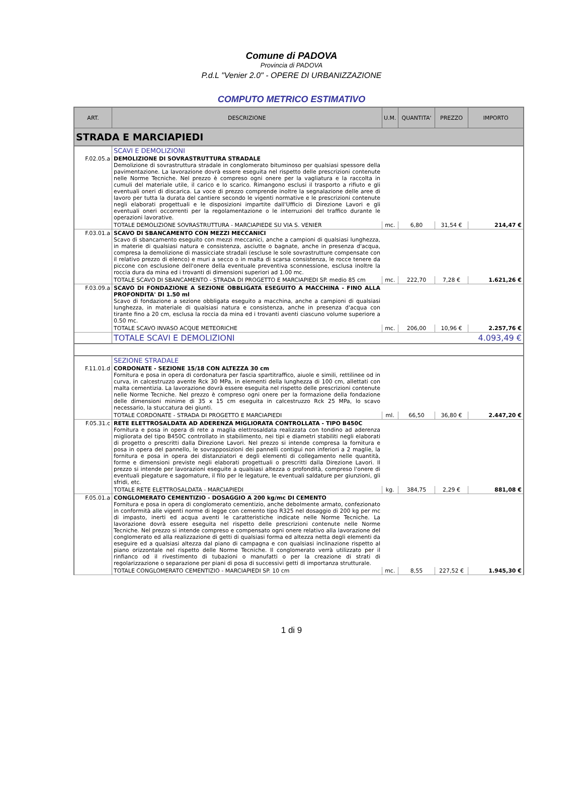Comune di PADOVA
Provincia di PADOVA
P.d.L "Venier 2.0" - OPERE DI URBANIZZAZIONE
COMPUTO METRICO ESTIMATIVO
| ART. | DESCRIZIONE | U.M. | QUANTITA' | PREZZO | IMPORTO |
| --- | --- | --- | --- | --- | --- |
| STRADA E MARCIAPIEDI | | | | | |
| | SCAVI E DEMOLIZIONI | | | | |
| F.02.05.a | DEMOLIZIONE DI SOVRASTRUTTURA STRADALE Demolizione di sovrastruttura stradale in conglomerato bituminoso per qualsiasi spessore della pavimentazione. La lavorazione dovrà essere eseguita nel rispetto delle prescrizioni contenute nelle Norme Tecniche. Nel prezzo è compreso ogni onere per la vagliatura e la raccolta in cumuli del materiale utile, il carico e lo scarico. Rimangono esclusi il trasporto a rifiuto e gli eventuali oneri di discarica. La voce di prezzo comprende inoltre la segnalazione delle aree di lavoro per tutta la durata del cantiere secondo le vigenti normative e le prescrizioni contenute negli elaborati progettuali e le disposizioni impartite dall'Ufficio di Direzione Lavori e gli eventuali oneri occorrenti per la regolamentazione o le interruzioni del traffico durante le operazioni lavorative. | | | | |
| | TOTALE DEMOLIZIONE SOVRASTRUTTURA - MARCIAPIEDE SU VIA S. VENIER | mc. | 6,80 | 31,54 € | 214,47 € |
| F.03.01.a | SCAVO DI SBANCAMENTO CON MEZZI MECCANICI Scavo di sbancamento eseguito con mezzi meccanici, anche a campioni di qualsiasi lunghezza, in materie di qualsiasi natura e consistenza, asciutte o bagnate, anche in presenza d'acqua, compresa la demolizione di massicciate stradali (escluse le sole sovrastrutture compensate con il relativo prezzo di elenco) e muri a secco o in malta di scarsa consistenza, le rocce tenere da piccone con esclusione dell'onere della eventuale preventiva sconnessione, esclusa inoltre la roccia dura da mina ed i trovanti di dimensioni superiori ad 1.00 mc. | | | | |
| | TOTALE SCAVO DI SBANCAMENTO - STRADA DI PROGETTO E MARCIAPIEDI SP. medio 85 cm | mc. | 222,70 | 7,28 € | 1.621,26 € |
| F.03.09.a | SCAVO DI FONDAZIONE A SEZIONE OBBLIGATA ESEGUITO A MACCHINA - FINO ALLA PROFONDITA' DI 1.50 ml Scavo di fondazione a sezione obbligata eseguito a macchina, anche a campioni di qualsiasi lunghezza, in materiale di qualsiasi natura e consistenza, anche in presenza d'acqua con tirante fino a 20 cm, esclusa la roccia da mina ed i trovanti aventi ciascuno volume superiore a 0.50 mc. | | | | |
| | TOTALE SCAVO INVASO ACQUE METEORICHE | mc. | 206,00 | 10,96 € | 2.257,76 € |
| | TOTALE SCAVI E DEMOLIZIONI | | | | 4.093,49 € |
| | SEZIONE STRADALE | | | | |
| F.11.01.d | CORDONATE - SEZIONE 15/18 CON ALTEZZA 30 cm Fornitura e posa in opera di cordonatura per fascia spartitraffico, aiuole e simili, rettilinee od in curva, in calcestruzzo avente Rck 30 MPa, in elementi della lunghezza di 100 cm, allettati con malta cementizia. La lavorazione dovrà essere eseguita nel rispetto delle prescrizioni contenute nelle Norme Tecniche. Nel prezzo è compreso ogni onere per la formazione della fondazione delle dimensioni minime di 35 x 15 cm eseguita in calcestruzzo Rck 25 MPa, lo scavo necessario, la stuccatura dei giunti. | | | | |
| | TOTALE CORDONATE - STRADA DI PROGETTO E MARCIAPIEDI | ml. | 66,50 | 36,80 € | 2.447,20 € |
| F.05.31.c | RETE ELETTROSALDATA AD ADERENZA MIGLIORATA CONTROLLATA - TIPO B450C Fornitura e posa in opera di rete a maglia elettrosaldata realizzata con tondino ad aderenza migliorata del tipo B450C controllato in stabilimento, nei tipi e diametri stabiliti negli elaborati di progetto o prescritti dalla Direzione Lavori. Nel prezzo si intende compresa la fornitura e posa in opera del pannello, le sovrapposizioni dei pannelli contigui non inferiori a 2 maglie, la fornitura e posa in opera dei distanziatori e degli elementi di collegamento nelle quantità, forme e dimensioni previste negli elaborati progettuali o prescritti dalla Direzione Lavori. Il prezzo si intende per lavorazioni eseguite a qualsiasi altezza o profondità, compreso l'onere di eventuali piegature e sagomature, il filo per le legature, le eventuali saldature per giunzioni, gli sfridi, etc. | | | | |
| | TOTALE RETE ELETTROSALDATA - MARCIAPIEDI | kg. | 384,75 | 2,29 € | 881,08 € |
| F.05.01.a | CONGLOMERATO CEMENTIZIO - DOSAGGIO A 200 kg/mc DI CEMENTO Fornitura e posa in opera di conglomerato cementizio, anche debolmente armato, confezionato in conformità alle vigenti norme di legge con cemento tipo R325 nel dosaggio di 200 kg per mc di impasto, inerti ed acqua aventi le caratteristiche indicate nelle Norme Tecniche. La lavorazione dovrà essere eseguita nel rispetto delle prescrizioni contenute nelle Norme Tecniche. Nel prezzo si intende compreso e compensato ogni onere relativo alla lavorazione del conglomerato ed alla realizzazione di getti di qualsiasi forma ed altezza netta degli elementi da eseguire ed a qualsiasi altezza dal piano di campagna e con qualsiasi inclinazione rispetto al piano orizzontale nel rispetto delle Norme Tecniche. Il conglomerato verrà utilizzato per il rinfianco od il rivestimento di tubazioni o manufatti o per la creazione di strati di regolarizzazione o separazione per piani di posa di successivi getti di importanza strutturale. | | | | |
| | TOTALE CONGLOMERATO CEMENTIZIO - MARCIAPIEDI SP. 10 cm | mc. | 8,55 | 227,52 € | 1.945,30 € |
1 di 9